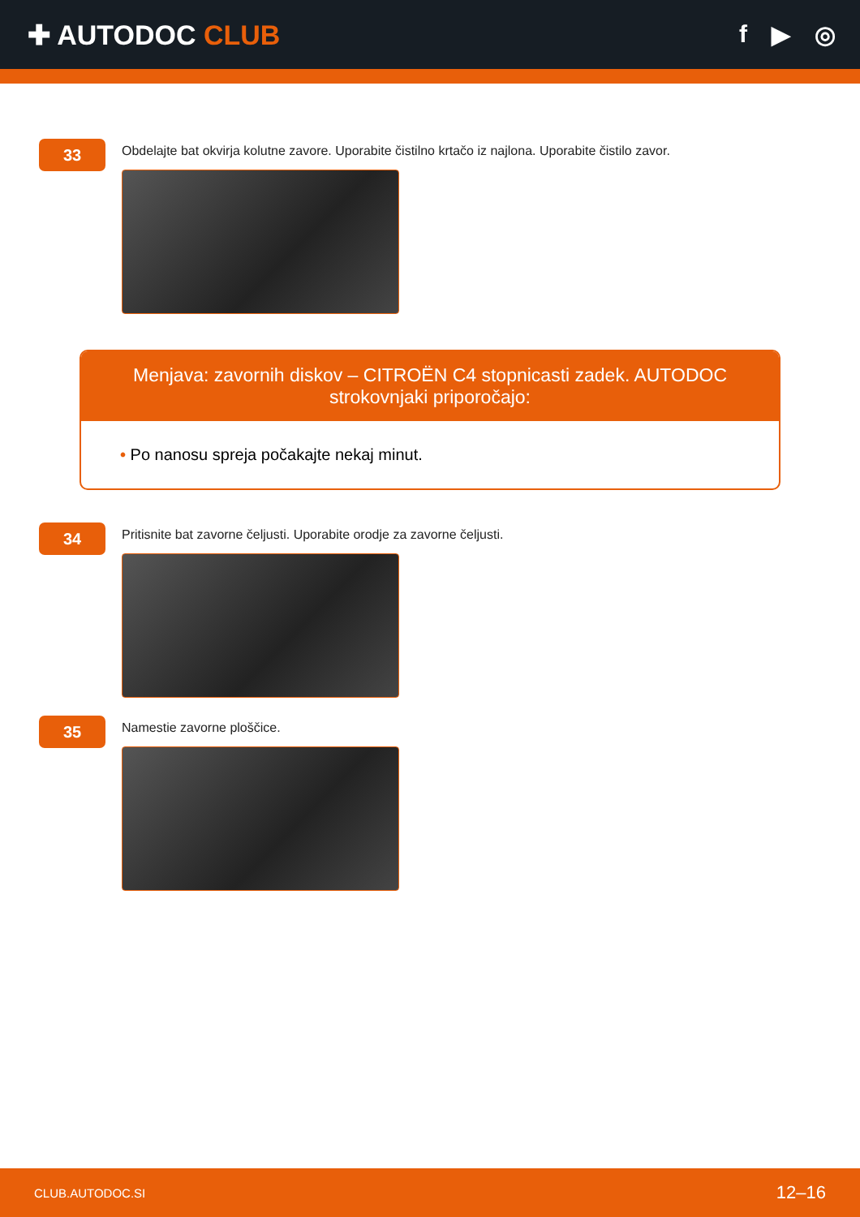✚ AUTODOC CLUB f ▶ ◎
33
Obdelajte bat okvirja kolutne zavore. Uporabite čistilno krtačo iz najlona. Uporabite čistilo zavor.
Menjava: zavornih diskov – CITROËN C4 stopnicasti zadek. AUTODOC strokovnjaki priporočajo:
• Po nanosu spreja počakajte nekaj minut.
34
Pritisnite bat zavorne čeljusti. Uporabite orodje za zavorne čeljusti.
35
Namestie zavorne ploščice.
CLUB.AUTODOC.SI 12–16